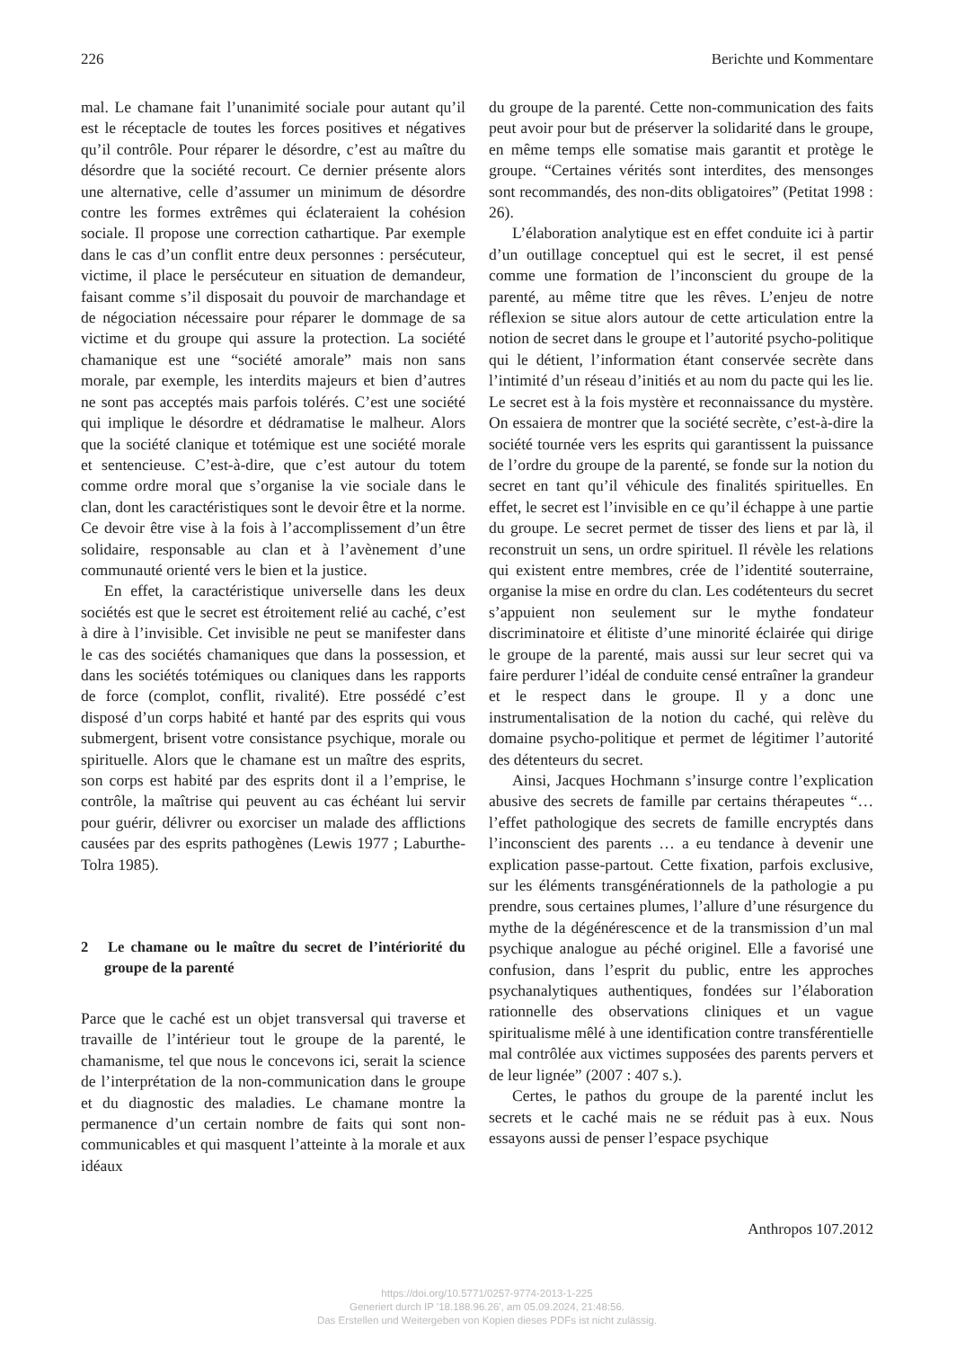226 Berichte und Kommentare
mal. Le chamane fait l’unanimité sociale pour autant qu’il est le réceptacle de toutes les forces positives et négatives qu’il contrôle. Pour réparer le désordre, c’est au maître du désordre que la société recourt. Ce dernier présente alors une alternative, celle d’assumer un minimum de désordre contre les formes extrêmes qui éclateraient la cohésion sociale. Il propose une correction cathartique. Par exemple dans le cas d’un conflit entre deux personnes : persécuteur, victime, il place le persécuteur en situation de demandeur, faisant comme s’il disposait du pouvoir de marchandage et de négociation nécessaire pour réparer le dommage de sa victime et du groupe qui assure la protection. La société chamanique est une “société amorale” mais non sans morale, par exemple, les interdits majeurs et bien d’autres ne sont pas acceptés mais parfois tolérés. C’est une société qui implique le désordre et dédramatise le malheur. Alors que la société clanique et totémique est une société morale et sentencieuse. C’est-à-dire, que c’est autour du totem comme ordre moral que s’organise la vie sociale dans le clan, dont les caractéristiques sont le devoir être et la norme. Ce devoir être vise à la fois à l’accomplissement d’un être solidaire, responsable au clan et à l’avènement d’une communauté orienté vers le bien et la justice.
En effet, la caractéristique universelle dans les deux sociétés est que le secret est étroitement relié au caché, c’est à dire à l’invisible. Cet invisible ne peut se manifester dans le cas des sociétés chamaniques que dans la possession, et dans les sociétés totémiques ou claniques dans les rapports de force (complot, conflit, rivalité). Etre possédé c’est disposé d’un corps habité et hanté par des esprits qui vous submergent, brisent votre consistance psychique, morale ou spirituelle. Alors que le chamane est un maître des esprits, son corps est habité par des esprits dont il a l’emprise, le contrôle, la maîtrise qui peuvent au cas échéant lui servir pour guérir, délivrer ou exorciser un malade des afflictions causées par des esprits pathogènes (Lewis 1977 ; Laburthe-Tolra 1985).
2 Le chamane ou le maître du secret de l’intériorité du groupe de la parenté
Parce que le caché est un objet transversal qui traverse et travaille de l’intérieur tout le groupe de la parenté, le chamanisme, tel que nous le concevons ici, serait la science de l’interprétation de la non-communication dans le groupe et du diagnostic des maladies. Le chamane montre la permanence d’un certain nombre de faits qui sont non-communicables et qui masquent l’atteinte à la morale et aux idéaux
du groupe de la parenté. Cette non-communication des faits peut avoir pour but de préserver la solidarité dans le groupe, en même temps elle somatise mais garantit et protège le groupe. “Certaines vérités sont interdites, des mensonges sont recommandés, des non-dits obligatoires” (Petitat 1998 : 26).
L’élaboration analytique est en effet conduite ici à partir d’un outillage conceptuel qui est le secret, il est pensé comme une formation de l’inconscient du groupe de la parenté, au même titre que les rêves. L’enjeu de notre réflexion se situe alors autour de cette articulation entre la notion de secret dans le groupe et l’autorité psycho-politique qui le détient, l’information étant conservée secrète dans l’intimité d’un réseau d’initiés et au nom du pacte qui les lie. Le secret est à la fois mystère et reconnaissance du mystère. On essaiera de montrer que la société secrète, c’est-à-dire la société tournée vers les esprits qui garantissent la puissance de l’ordre du groupe de la parenté, se fonde sur la notion du secret en tant qu’il véhicule des finalités spirituelles. En effet, le secret est l’invisible en ce qu’il échappe à une partie du groupe. Le secret permet de tisser des liens et par là, il reconstruit un sens, un ordre spirituel. Il révèle les relations qui existent entre membres, crée de l’identité souterraine, organise la mise en ordre du clan. Les codétenteurs du secret s’appuient non seulement sur le mythe fondateur discriminatoire et élitiste d’une minorité éclairée qui dirige le groupe de la parenté, mais aussi sur leur secret qui va faire perdurer l’idéal de conduite censé entraîner la grandeur et le respect dans le groupe. Il y a donc une instrumentalisation de la notion du caché, qui relève du domaine psycho-politique et permet de légitimer l’autorité des détenteurs du secret.
Ainsi, Jacques Hochmann s’insurge contre l’explication abusive des secrets de famille par certains thérapeutes “… l’effet pathologique des secrets de famille encryptés dans l’inconscient des parents … a eu tendance à devenir une explication passe-partout. Cette fixation, parfois exclusive, sur les éléments transgénérationnels de la pathologie a pu prendre, sous certaines plumes, l’allure d’une résurgence du mythe de la dégénérescence et de la transmission d’un mal psychique analogue au péché originel. Elle a favorisé une confusion, dans l’esprit du public, entre les approches psychanalytiques authentiques, fondées sur l’élaboration rationnelle des observations cliniques et un vague spiritualisme mêlé à une identification contre transférentielle mal contrôlée aux victimes supposées des parents pervers et de leur lignée” (2007 : 407 s.).
Certes, le pathos du groupe de la parenté inclut les secrets et le caché mais ne se réduit pas à eux. Nous essayons aussi de penser l’espace psychique
Anthropos 107.2012
https://doi.org/10.5771/0257-9774-2013-1-225
Generiert durch IP '18.188.96.26', am 05.09.2024, 21:48:56.
Das Erstellen und Weitergeben von Kopien dieses PDFs ist nicht zulässig.